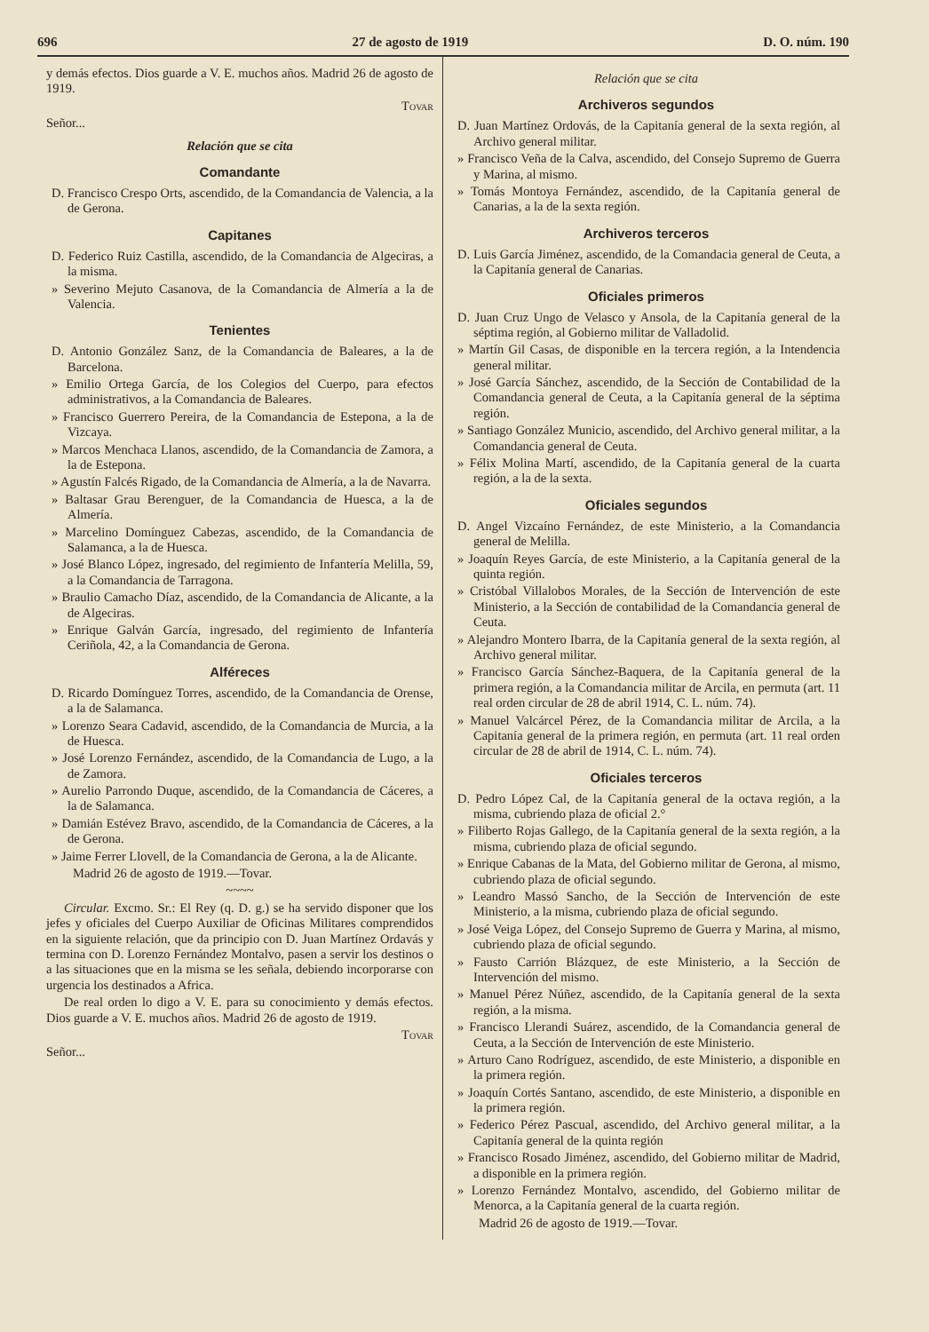696 27 de agosto de 1919 D. O. núm. 190
y demás efectos. Dios guarde a V. E. muchos años. Madrid 26 de agosto de 1919.
Tovar
Señor...
Relación que se cita
Comandante
D. Francisco Crespo Orts, ascendido, de la Comandancia de Valencia, a la de Gerona.
Capitanes
D. Federico Ruiz Castilla, ascendido, de la Comandancia de Algeciras, a la misma.
» Severino Mejuto Casanova, de la Comandancia de Almería a la de Valencia.
Tenientes
D. Antonio González Sanz, de la Comandancia de Baleares, a la de Barcelona.
» Emilio Ortega García, de los Colegios del Cuerpo, para efectos administrativos, a la Comandancia de Baleares.
» Francisco Guerrero Pereira, de la Comandancia de Estepona, a la de Vizcaya.
» Marcos Menchaca Llanos, ascendido, de la Comandancia de Zamora, a la de Estepona.
» Agustín Falcés Rigado, de la Comandancia de Almería, a la de Navarra.
» Baltasar Grau Berenguer, de la Comandancia de Huesca, a la de Almería.
» Marcelino Domínguez Cabezas, ascendido, de la Comandancia de Salamanca, a la de Huesca.
» José Blanco López, ingresado, del regimiento de Infantería Melilla, 59, a la Comandancia de Tarragona.
» Braulio Camacho Díaz, ascendido, de la Comandancia de Alicante, a la de Algeciras.
» Enrique Galván García, ingresado, del regimiento de Infantería Ceriñola, 42, a la Comandancia de Gerona.
Alféreces
D. Ricardo Domínguez Torres, ascendido, de la Comandancia de Orense, a la de Salamanca.
» Lorenzo Seara Cadavid, ascendido, de la Comandancia de Murcia, a la de Huesca.
» José Lorenzo Fernández, ascendido, de la Comandancia de Lugo, a la de Zamora.
» Aurelio Parrondo Duque, ascendido, de la Comandancia de Cáceres, a la de Salamanca.
» Damián Estévez Bravo, ascendido, de la Comandancia de Cáceres, a la de Gerona.
» Jaime Ferrer Llovell, de la Comandancia de Gerona, a la de Alicante.
Madrid 26 de agosto de 1919.—Tovar.
~~~~
Circular. Excmo. Sr.: El Rey (q. D. g.) se ha servido disponer que los jefes y oficiales del Cuerpo Auxiliar de Oficinas Militares comprendidos en la siguiente relación, que da principio con D. Juan Martínez Ordavás y termina con D. Lorenzo Fernández Montalvo, pasen a servir los destinos o a las situaciones que en la misma se les señala, debiendo incorporarse con urgencia los destinados a Africa.
De real orden lo digo a V. E. para su conocimiento y demás efectos. Dios guarde a V. E. muchos años. Madrid 26 de agosto de 1919.
Tovar
Señor...
Relación que se cita
Archiveros segundos
D. Juan Martínez Ordovás, de la Capitanía general de la sexta región, al Archivo general militar.
» Francisco Veña de la Calva, ascendido, del Consejo Supremo de Guerra y Marina, al mismo.
» Tomás Montoya Fernández, ascendido, de la Capitanía general de Canarias, a la de la sexta región.
Archiveros terceros
D. Luis García Jiménez, ascendido, de la Comandacia general de Ceuta, a la Capitanía general de Canarias.
Oficiales primeros
D. Juan Cruz Ungo de Velasco y Ansola, de la Capitanía general de la séptima región, al Gobierno militar de Valladolid.
» Martín Gil Casas, de disponible en la tercera región, a la Intendencia general militar.
» José García Sánchez, ascendido, de la Sección de Contabilidad de la Comandancia general de Ceuta, a la Capitanía general de la séptima región.
» Santiago González Municio, ascendido, del Archivo general militar, a la Comandancia general de Ceuta.
» Félix Molina Martí, ascendido, de la Capitanía general de la cuarta región, a la de la sexta.
Oficiales segundos
D. Angel Vizcaíno Fernández, de este Ministerio, a la Comandancia general de Melilla.
» Joaquín Reyes García, de este Ministerio, a la Capitanía general de la quinta región.
» Cristóbal Villalobos Morales, de la Sección de Intervención de este Ministerio, a la Sección de contabilidad de la Comandancia general de Ceuta.
» Alejandro Montero Ibarra, de la Capitanía general de la sexta región, al Archivo general militar.
» Francisco García Sánchez-Baquera, de la Capitanía general de la primera región, a la Comandancia militar de Arcila, en permuta (art. 11 real orden circular de 28 de abril 1914, C. L. núm. 74).
» Manuel Valcárcel Pérez, de la Comandancia militar de Arcila, a la Capitanía general de la primera región, en permuta (art. 11 real orden circular de 28 de abril de 1914, C. L. núm. 74).
Oficiales terceros
D. Pedro López Cal, de la Capitanía general de la octava región, a la misma, cubriendo plaza de oficial 2.°
» Filiberto Rojas Gallego, de la Capitanía general de la sexta región, a la misma, cubriendo plaza de oficial segundo.
» Enrique Cabanas de la Mata, del Gobierno militar de Gerona, al mismo, cubriendo plaza de oficial segundo.
» Leandro Massó Sancho, de la Sección de Intervención de este Ministerio, a la misma, cubriendo plaza de oficial segundo.
» José Veiga López, del Consejo Supremo de Guerra y Marina, al mismo, cubriendo plaza de oficial segundo.
» Fausto Carrión Blázquez, de este Ministerio, a la Sección de Intervención del mismo.
» Manuel Pérez Núñez, ascendido, de la Capitanía general de la sexta región, a la misma.
» Francisco Llerandi Suárez, ascendido, de la Comandancia general de Ceuta, a la Sección de Intervención de este Ministerio.
» Arturo Cano Rodríguez, ascendido, de este Ministerio, a disponible en la primera región.
» Joaquín Cortés Santano, ascendido, de este Ministerio, a disponible en la primera región.
» Federico Pérez Pascual, ascendido, del Archivo general militar, a la Capitanía general de la quinta región
» Francisco Rosado Jiménez, ascendido, del Gobierno militar de Madrid, a disponible en la primera región.
» Lorenzo Fernández Montalvo, ascendido, del Gobierno militar de Menorca, a la Capitanía general de la cuarta región.
Madrid 26 de agosto de 1919.—Tovar.